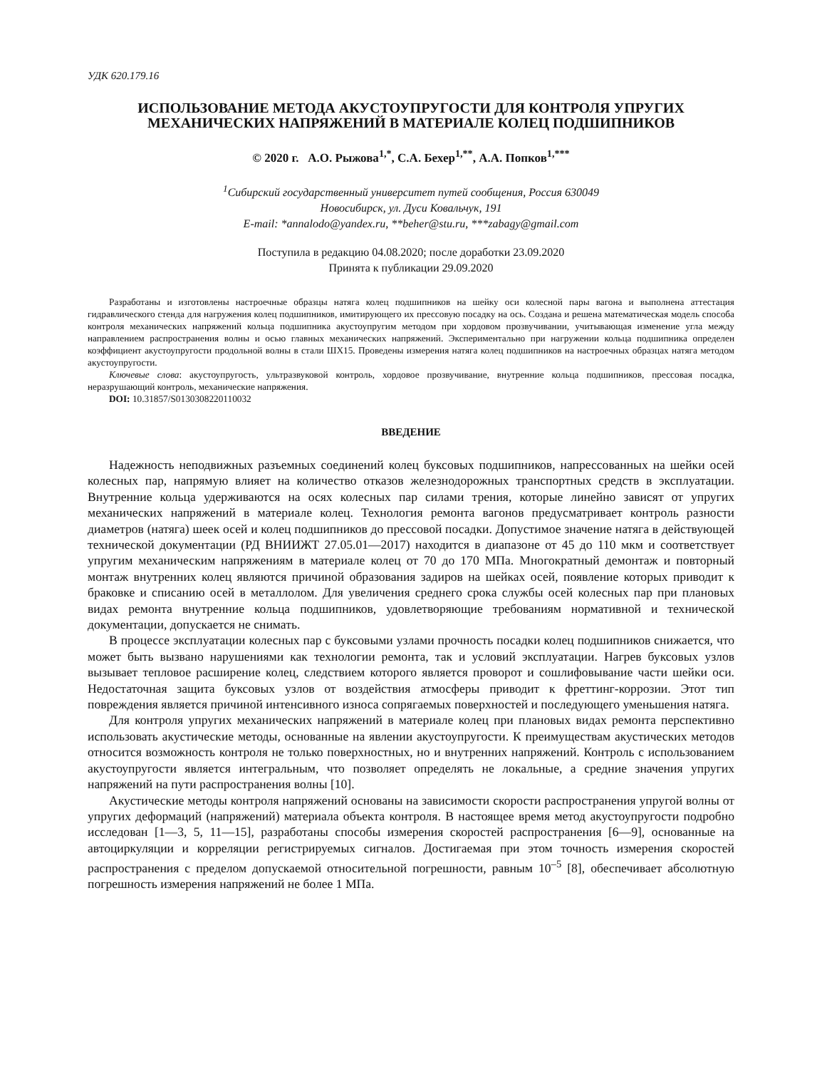УДК 620.179.16
ИСПОЛЬЗОВАНИЕ МЕТОДА АКУСТОУПРУГОСТИ ДЛЯ КОНТРОЛЯ УПРУГИХ МЕХАНИЧЕСКИХ НАПРЯЖЕНИЙ В МАТЕРИАЛЕ КОЛЕЦ ПОДШИПНИКОВ
© 2020 г. А.О. Рыжова<sup>1,*</sup>, С.А. Бехер<sup>1,**</sup>, А.А. Попков<sup>1,***</sup>
<sup>1</sup> Сибирский государственный университет путей сообщения, Россия 630049
Новосибирск, ул. Дуси Ковальчук, 191
E-mail: *annalodo@yandex.ru, **beher@stu.ru, ***zabagy@gmail.com
Поступила в редакцию 04.08.2020; после доработки 23.09.2020
Принята к публикации 29.09.2020
Разработаны и изготовлены настроечные образцы натяга колец подшипников на шейку оси колесной пары вагона и выполнена аттестация гидравлического стенда для нагружения колец подшипников, имитирующего их прессовую посадку на ось. Создана и решена математическая модель способа контроля механических напряжений кольца подшипника акустоупругим методом при хордовом прозвучивании, учитывающая изменение угла между направлением распространения волны и осью главных механических напряжений. Экспериментально при нагружении кольца подшипника определен коэффициент акустоупругости продольной волны в стали ШХ15. Проведены измерения натяга колец подшипников на настроечных образцах натяга методом акустоупругости.
Ключевые слова: акустоупругость, ультразвуковой контроль, хордовое прозвучивание, внутренние кольца подшипников, прессовая посадка, неразрушающий контроль, механические напряжения.
DOI: 10.31857/S0130308220110032
ВВЕДЕНИЕ
Надежность неподвижных разъемных соединений колец буксовых подшипников, напрессованных на шейки осей колесных пар, напрямую влияет на количество отказов железнодорожных транспортных средств в эксплуатации. Внутренние кольца удерживаются на осях колесных пар силами трения, которые линейно зависят от упругих механических напряжений в материале колец. Технология ремонта вагонов предусматривает контроль разности диаметров (натяга) шеек осей и колец подшипников до прессовой посадки. Допустимое значение натяга в действующей технической документации (РД ВНИИЖТ 27.05.01—2017) находится в диапазоне от 45 до 110 мкм и соответствует упругим механическим напряжениям в материале колец от 70 до 170 МПа. Многократный демонтаж и повторный монтаж внутренних колец являются причиной образования задиров на шейках осей, появление которых приводит к браковке и списанию осей в металлолом. Для увеличения среднего срока службы осей колесных пар при плановых видах ремонта внутренние кольца подшипников, удовлетворяющие требованиям нормативной и технической документации, допускается не снимать.
В процессе эксплуатации колесных пар с буксовыми узлами прочность посадки колец подшипников снижается, что может быть вызвано нарушениями как технологии ремонта, так и условий эксплуатации. Нагрев буксовых узлов вызывает тепловое расширение колец, следствием которого является проворот и сошлифовывание части шейки оси. Недостаточная защита буксовых узлов от воздействия атмосферы приводит к фреттинг-коррозии. Этот тип повреждения является причиной интенсивного износа сопрягаемых поверхностей и последующего уменьшения натяга.
Для контроля упругих механических напряжений в материале колец при плановых видах ремонта перспективно использовать акустические методы, основанные на явлении акустоупругости. К преимуществам акустических методов относится возможность контроля не только поверхностных, но и внутренних напряжений. Контроль с использованием акустоупругости является интегральным, что позволяет определять не локальные, а средние значения упругих напряжений на пути распространения волны [10].
Акустические методы контроля напряжений основаны на зависимости скорости распространения упругой волны от упругих деформаций (напряжений) материала объекта контроля. В настоящее время метод акустоупругости подробно исследован [1—3, 5, 11—15], разработаны способы измерения скоростей распространения [6—9], основанные на автоциркуляции и корреляции регистрируемых сигналов. Достигаемая при этом точность измерения скоростей распространения с пределом допускаемой относительной погрешности, равным 10<sup>–5</sup> [8], обеспечивает абсолютную погрешность измерения напряжений не более 1 МПа.